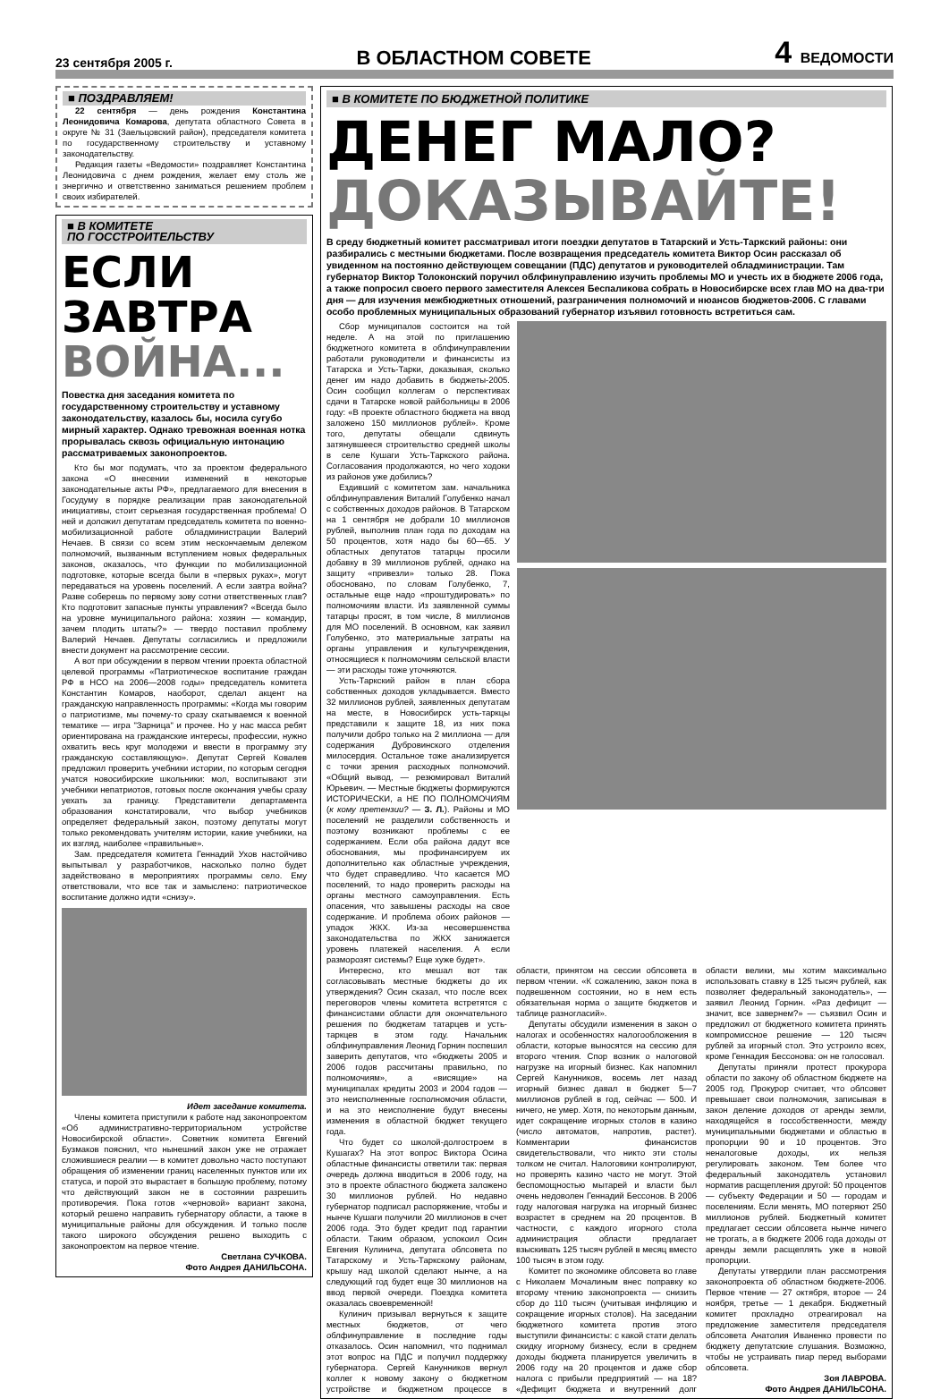23 сентября 2005 г. В ОБЛАСТНОМ СОВЕТЕ 4 ВЕДОМОСТИ
■ ПОЗДРАВЛЯЕМ!
22 сентября — день рождения Константина Леонидовича Комарова, депутата областного Совета в округе № 31 (Заельцовский район), председателя комитета по государственному строительству и уставному законодательству.
Редакция газеты «Ведомости» поздравляет Константина Леонидовича с днем рождения, желает ему столь же энергично и ответственно заниматься решением проблем своих избирателей.
■ В КОМИТЕТЕ
ПО ГОССТРОИТЕЛЬСТВУ
ЕСЛИ
ЗАВТРА
ВОЙНА...
Повестка дня заседания комитета по государственному строительству и уставному законодательству, казалось бы, носила сугубо мирный характер. Однако тревожная военная нотка прорывалась сквозь официальную интонацию рассматриваемых законопроектов.
Кто бы мог подумать, что за проектом федерального закона «О внесении изменений в некоторые законодательные акты РФ», предлагаемого для внесения в Госудуму в порядке реализации прав законодательной инициативы, стоит серьезная государственная проблема! О ней и доложил депутатам председатель комитета по военно-мобилизационной работе обладминистрации Валерий Нечаев. В связи со всем этим нескончаемым дележом полномочий, вызванным вступлением новых федеральных законов, оказалось, что функции по мобилизационной подготовке, которые всегда были в «первых руках», могут передаваться на уровень поселений. А если завтра война? Разве соберешь по первому зову сотни ответственных глав? Кто подготовит запасные пункты управления? «Всегда было на уровне муниципального района: хозяин — командир, зачем плодить штаты?» — твердо поставил проблему Валерий Нечаев. Депутаты согласились и предложили внести документ на рассмотрение сессии.
А вот при обсуждении в первом чтении проекта областной целевой программы «Патриотическое воспитание граждан РФ в НСО на 2006—2008 годы» председатель комитета Константин Комаров, наоборот, сделал акцент на гражданскую направленность программы: «Когда мы говорим о патриотизме, мы почему-то сразу скатываемся к военной тематике — игра "Зарница" и прочее. Но у нас масса ребят ориентирована на гражданские интересы, профессии, нужно охватить весь круг молодежи и ввести в программу эту гражданскую составляющую». Депутат Сергей Ковалев предложил проверить учебники истории, по которым сегодня учатся новосибирские школьники: мол, воспитывают эти учебники непатриотов, готовых после окончания учебы сразу уехать за границу. Представители департамента образования констатировали, что выбор учебников определяет федеральный закон, поэтому депутаты могут только рекомендовать учителям истории, какие учебники, на их взгляд, наиболее «правильные».
Зам. председателя комитета Геннадий Ухов настойчиво выпытывал у разработчиков, насколько полно будет задействовано в мероприятиях программы село. Ему ответствовали, что все так и замыслено: патриотическое воспитание должно идти «снизу».
Идет заседание комитета.
Члены комитета приступили к работе над законопроектом «Об административно-территориальном устройстве Новосибирской области». Советник комитета Евгений Бузмаков пояснил, что нынешний закон уже не отражает сложившиеся реалии — в комитет довольно часто поступают обращения об изменении границ населенных пунктов или их статуса, и порой это вырастает в большую проблему, потому что действующий закон не в состоянии разрешить противоречия. Пока готов «черновой» вариант закона, который решено направить губернатору области, а также в муниципальные районы для обсуждения. И только после такого широкого обсуждения решено выходить с законопроектом на первое чтение.
Светлана СУЧКОВА.
Фото Андрея ДАНИЛЬСОНА.
■ В КОМИТЕТЕ ПО БЮДЖЕТНОЙ ПОЛИТИКЕ
ДЕНЕГ МАЛО?
ДОКАЗЫВАЙТЕ!
В среду бюджетный комитет рассматривал итоги поездки депутатов в Татарский и Усть-Таркский районы: они разбирались с местными бюджетами. После возвращения председатель комитета Виктор Осин рассказал об увиденном на постоянно действующем совещании (ПДС) депутатов и руководителей обладминистрации. Там губернатор Виктор Толоконский поручил облфинуправлению изучить проблемы МО и учесть их в бюджете 2006 года, а также попросил своего первого заместителя Алексея Беспаликова собрать в Новосибирске всех глав МО на два-три дня — для изучения межбюджетных отношений, разграничения полномочий и нюансов бюджетов-2006. С главами особо проблемных муниципальных образований губернатор изъявил готовность встретиться сам.
Сбор муниципалов состоится на той неделе. А на этой по приглашению бюджетного комитета в облфинуправлении работали руководители и финансисты из Татарска и Усть-Тарки, доказывая, сколько денег им надо добавить в бюджеты-2005. Осин сообщил коллегам о перспективах сдачи в Татарске новой райбольницы в 2006 году: «В проекте областного бюджета на ввод заложено 150 миллионов рублей». Кроме того, депутаты обещали сдвинуть затянувшееся строительство средней школы в селе Кушаги Усть-Таркского района. Согласования продолжаются, но чего ходоки из районов уже добились?
Ездивший с комитетом зам. начальника облфинуправления Виталий Голубенко начал с собственных доходов районов. В Татарском на 1 сентября не добрали 10 миллионов рублей, выполнив план года по доходам на 50 процентов, хотя надо бы 60—65. У областных депутатов татарцы просили добавку в 39 миллионов рублей, однако на защиту «привезли» только 28. Пока обосновано, по словам Голубенко, 7, остальные еще надо «проштудировать» по полномочиям власти. Из заявленной суммы татарцы просят, в том числе, 8 миллионов для МО поселений. В основном, как заявил Голубенко, это материальные затраты на органы управления и культучреждения, относящиеся к полномочиям сельской власти — эти расходы тоже уточняются.
Усть-Таркский район в план сбора собственных доходов укладывается. Вместо 32 миллионов рублей, заявленных депутатам на месте, в Новосибирск усть-таркцы представили к защите 18, из них пока получили добро только на 2 миллиона — для содержания Дубровинского отделения милосердия. Остальное тоже анализируется с точки зрения расходных полномочий. «Общий вывод, — резюмировал Виталий Юрьевич. — Местные бюджеты формируются ИСТОРИЧЕСКИ, а НЕ ПО ПОЛНОМОЧИЯМ (к кому претензии? — З. Л.). Районы и МО поселений не разделили собственность и поэтому возникают проблемы с ее содержанием. Если оба района дадут все обоснования, мы профинансируем их дополнительно как областные учреждения, что будет справедливо. Что касается МО поселений, то надо проверить расходы на органы местного самоуправления. Есть опасения, что завышены расходы на свое содержание. И проблема обоих районов — упадок ЖКХ. Из-за несовершенства законодательства по ЖКХ занижается уровень платежей населения. А если разморозят системы? Еще хуже будет».
Интересно, кто мешал вот так согласовывать местные бюджеты до их утверждения? Осин сказал, что после всех переговоров члены комитета встретятся с финансистами области для окончательного решения по бюджетам татарцев и усть-таркцев в этом году. Начальник облфинуправления Леонид Горнин поспешил заверить депутатов, что «бюджеты 2005 и 2006 годов рассчитаны правильно, по полномочиям», а «висящие» на муниципалах кредиты 2003 и 2004 годов — это неисполненные госполномочия области, и на это неисполнение будут внесены изменения в областной бюджет текущего года.
Что будет со школой-долгостроем в Кушагах? На этот вопрос Виктора Осина областные финансисты ответили так: первая очередь должна вводиться в 2006 году, на это в проекте областного бюджета заложено 30 миллионов рублей. Но недавно губернатор подписал распоряжение, чтобы и нынче Кушаги получили 20 миллионов в счет 2006 года. Это будет кредит под гарантии области. Таким образом, успокоил Осин Евгения Кулинича, депутата облсовета по Татарскому и Усть-Таркскому районам, крышу над школой сделают нынче, а на следующий год будет еще 30 миллионов на ввод первой очереди. Поездка комитета оказалась своевременной!
Кулинич призывал вернуться к защите местных бюджетов, от чего облфинуправление в последние годы отказалось. Осин напомнил, что поднимал этот вопрос на ПДС и получил поддержку губернатора. Сергей Канунников вернул коллег к новому закону о бюджетном устройстве и бюджетном процессе в области, принятом на сессии облсовета в первом чтении. «К сожалению, закон пока в подвешенном состоянии, но в нем есть обязательная норма о защите бюджетов и таблице разногласий».
Депутаты обсудили изменения в закон о налогах и особенностях налогообложения в области, которые выносятся на сессию для второго чтения. Спор возник о налоговой нагрузке на игорный бизнес. Как напомнил Сергей Канунников, восемь лет назад игорный бизнес давал в бюджет 5—7 миллионов рублей в год, сейчас — 500. И ничего, не умер. Хотя, по некоторым данным, идет сокращение игорных столов в казино (число автоматов, напротив, растет). Комментарии финансистов свидетельствовали, что никто эти столы толком не считал. Налоговики контролируют, но проверять казино часто не могут. Этой беспомощностью мытарей и власти был очень недоволен Геннадий Бессонов. В 2006 году налоговая нагрузка на игорный бизнес возрастет в среднем на 20 процентов. В частности, с каждого игорного стола администрация области предлагает взыскивать 125 тысяч рублей в месяц вместо 100 тысяч в этом году.
Комитет по экономике облсовета во главе с Николаем Мочалиным внес поправку ко второму чтению законопроекта — снизить сбор до 110 тысяч (учитывая инфляцию и сокращение игорных столов). На заседании бюджетного комитета против этого выступили финансисты: с какой стати делать скидку игорному бизнесу, если в среднем доходы бюджета планируется увеличить в 2006 году на 20 процентов и даже сбор налога с прибыли предприятий — на 18? «Дефицит бюджета и внутренний долг области велики, мы хотим максимально использовать ставку в 125 тысяч рублей, как позволяет федеральный законодатель», — заявил Леонид Горнин. «Раз дефицит — значит, все завернем?» — съязвил Осин и предложил от бюджетного комитета принять компромиссное решение — 120 тысяч рублей за игорный стол. Это устроило всех, кроме Геннадия Бессонова: он не голосовал.
Депутаты приняли протест прокурора области по закону об областном бюджете на 2005 год. Прокурор считает, что облсовет превышает свои полномочия, записывая в закон деление доходов от аренды земли, находящейся в госсобственности, между муниципальными бюджетами и областью в пропорции 90 и 10 процентов. Это неналоговые доходы, их нельзя регулировать законом. Тем более что федеральный законодатель установил норматив расщепления другой: 50 процентов — субъекту Федерации и 50 — городам и поселениям. Если менять, МО потеряют 250 миллионов рублей. Бюджетный комитет предлагает сессии облсовета нынче ничего не трогать, а в бюджете 2006 года доходы от аренды земли расщеплять уже в новой пропорции.
Депутаты утвердили план рассмотрения законопроекта об областном бюджете-2006. Первое чтение — 27 октября, второе — 24 ноября, третье — 1 декабря. Бюджетный комитет прохладно отреагировал на предложение заместителя председателя облсовета Анатолия Иваненко провести по бюджету депутатские слушания. Возможно, чтобы не устраивать пиар перед выборами облсовета.
Зоя ЛАВРОВА.
Фото Андрея ДАНИЛЬСОНА.